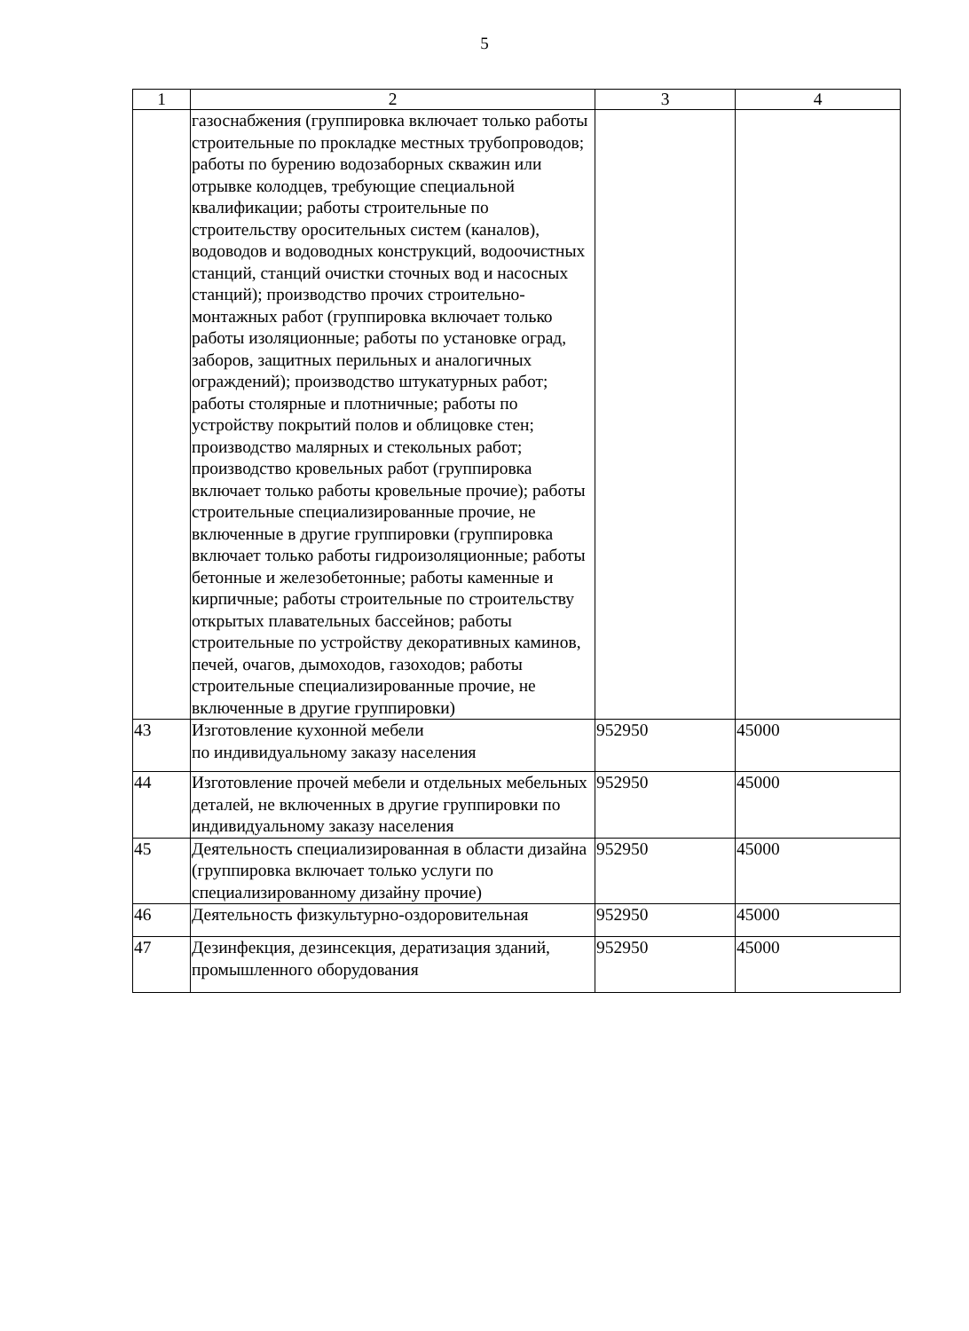5
| 1 | 2 | 3 | 4 |
| --- | --- | --- | --- |
| | газоснабжения (группировка включает только работы строительные по прокладке местных трубопроводов; работы по бурению водозаборных скважин или отрывке колодцев, требующие специальной квалификации; работы строительные по строительству оросительных систем (каналов), водоводов и водоводных конструкций, водоочистных станций, станций очистки сточных вод и насосных станций); производство прочих строительно-монтажных работ (группировка включает только работы изоляционные; работы по установке оград, заборов, защитных перильных и аналогичных ограждений); производство штукатурных работ; работы столярные и плотничные; работы по устройству покрытий полов и облицовке стен; производство малярных и стекольных работ; производство кровельных работ (группировка включает только работы кровельные прочие); работы строительные специализированные прочие, не включенные в другие группировки (группировка включает только работы гидроизоляционные; работы бетонные и железобетонные; работы каменные и кирпичные; работы строительные по строительству открытых плавательных бассейнов; работы строительные по устройству декоративных каминов, печей, очагов, дымоходов, газоходов; работы строительные специализированные прочие, не включенные в другие группировки) | | |
| 43 | Изготовление кухонной мебели по индивидуальному заказу населения | 952950 | 45000 |
| 44 | Изготовление прочей мебели и отдельных мебельных деталей, не включенных в другие группировки по индивидуальному заказу населения | 952950 | 45000 |
| 45 | Деятельность специализированная в области дизайна (группировка включает только услуги по специализированному дизайну прочие) | 952950 | 45000 |
| 46 | Деятельность физкультурно-оздоровительная | 952950 | 45000 |
| 47 | Дезинфекция, дезинсекция, дератизация зданий, промышленного оборудования | 952950 | 45000 |